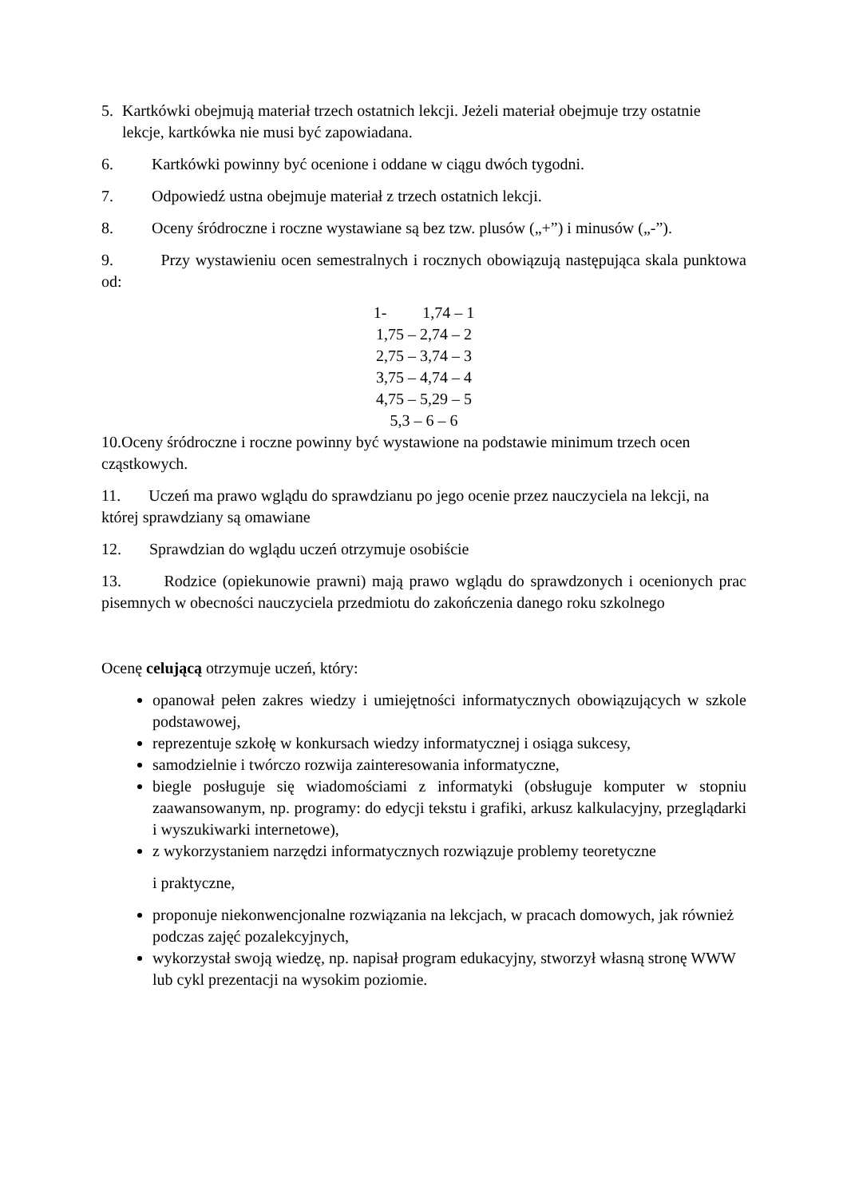5. Kartkówki obejmują materiał trzech ostatnich lekcji. Jeżeli materiał obejmuje trzy ostatnie lekcje, kartkówka nie musi być zapowiadana.
6. Kartkówki powinny być ocenione i oddane w ciągu dwóch tygodni.
7. Odpowiedź ustna obejmuje materiał z trzech ostatnich lekcji.
8. Oceny śródroczne i roczne wystawiane są bez tzw. plusów („+”) i minusów („-”).
9. Przy wystawieniu ocen semestralnych i rocznych obowiązują następująca skala punktowa od:
1- 1,74 – 1
1,75 – 2,74 – 2
2,75 – 3,74 – 3
3,75 – 4,74 – 4
4,75 – 5,29 – 5
5,3 – 6 – 6
10.Oceny śródroczne i roczne powinny być wystawione na podstawie minimum trzech ocen cząstkowych.
11. Uczeń ma prawo wglądu do sprawdzianu po jego ocenie przez nauczyciela na lekcji, na której sprawdziany są omawiane
12. Sprawdzian do wglądu uczeń otrzymuje osobiście
13. Rodzice (opiekunowie prawni) mają prawo wglądu do sprawdzonych i ocenionych prac pisemnych w obecności nauczyciela przedmiotu do zakończenia danego roku szkolnego
Ocenę celującą otrzymuje uczeń, który:
opanował pełen zakres wiedzy i umiejętności informatycznych obowiązujących w szkole podstawowej,
reprezentuje szkołę w konkursach wiedzy informatycznej i osiąga sukcesy,
samodzielnie i twórczo rozwija zainteresowania informatyczne,
biegle posługuje się wiadomościami z informatyki (obsługuje komputer w stopniu zaawansowanym, np. programy: do edycji tekstu i grafiki, arkusz kalkulacyjny, przeglądarki i wyszukiwarki internetowe),
z wykorzystaniem narzędzi informatycznych rozwiązuje problemy teoretyczne
i praktyczne,
proponuje niekonwencjonalne rozwiązania na lekcjach, w pracach domowych, jak również podczas zajęć pozalekcyjnych,
wykorzystał swoją wiedzę, np. napisał program edukacyjny, stworzył własną stronę WWW lub cykl prezentacji na wysokim poziomie.